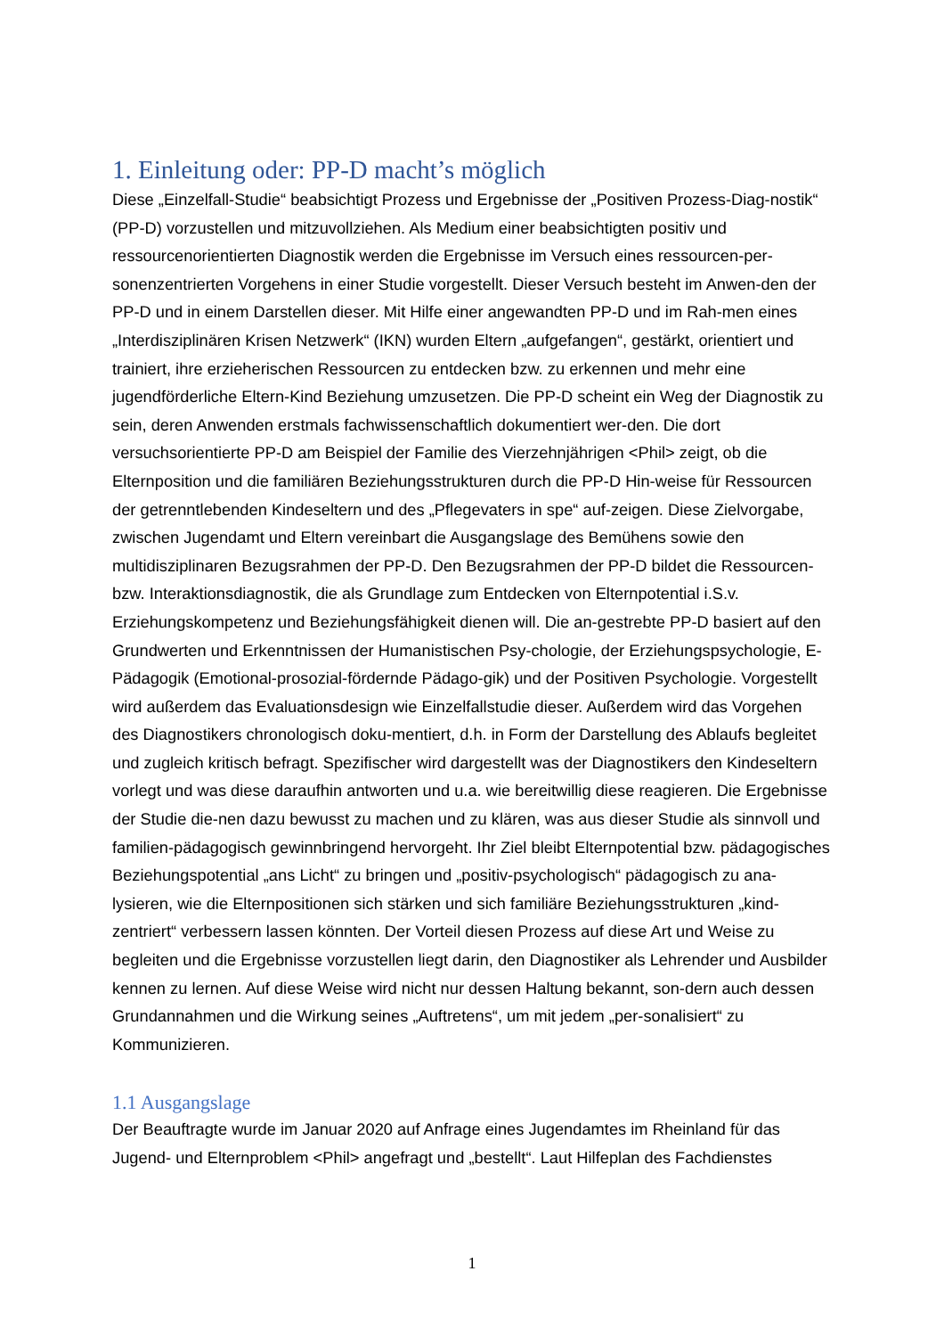1. Einleitung oder: PP-D macht’s möglich
Diese „Einzelfall-Studie“ beabsichtigt Prozess und Ergebnisse der „Positiven Prozess-Diag-nostik“ (PP-D) vorzustellen und mitzuvollziehen. Als Medium einer beabsichtigten positiv und ressourcenorientierten Diagnostik werden die Ergebnisse im Versuch eines ressourcen-per-sonenzentrierten Vorgehens in einer Studie vorgestellt. Dieser Versuch besteht im Anwen-den der PP-D und in einem Darstellen dieser. Mit Hilfe einer angewandten PP-D und im Rah-men eines „Interdisziplinären Krisen Netzwerk“ (IKN) wurden Eltern „aufgefangen“, gestärkt, orientiert und trainiert, ihre erzieherischen Ressourcen zu entdecken bzw. zu erkennen und mehr eine jugendförderliche Eltern-Kind Beziehung umzusetzen. Die PP-D scheint ein Weg der Diagnostik zu sein, deren Anwenden erstmals fachwissenschaftlich dokumentiert wer-den. Die dort versuchsorientierte PP-D am Beispiel der Familie des Vierzehnjährigen <Phil> zeigt, ob die Elternposition und die familiären Beziehungsstrukturen durch die PP-D Hin-weise für Ressourcen der getrenntlebenden Kindeseltern und des „Pflegevaters in spe“ auf-zeigen. Diese Zielvorgabe, zwischen Jugendamt und Eltern vereinbart die Ausgangslage des Bemühens sowie den multidisziplinaren Bezugsrahmen der PP-D. Den Bezugsrahmen der PP-D bildet die Ressourcen- bzw. Interaktionsdiagnostik, die als Grundlage zum Entdecken von Elternpotential i.S.v. Erziehungskompetenz und Beziehungsfähigkeit dienen will. Die an-gestrebte PP-D basiert auf den Grundwerten und Erkenntnissen der Humanistischen Psy-chologie, der Erziehungspsychologie, E-Pädagogik (Emotional-prosozial-fördernde Pädago-gik) und der Positiven Psychologie. Vorgestellt wird außerdem das Evaluationsdesign wie Einzelfallstudie dieser. Außerdem wird das Vorgehen des Diagnostikers chronologisch doku-mentiert, d.h. in Form der Darstellung des Ablaufs begleitet und zugleich kritisch befragt. Spezifischer wird dargestellt was der Diagnostikers den Kindeseltern vorlegt und was diese daraufhin antworten und u.a. wie bereitwillig diese reagieren. Die Ergebnisse der Studie die-nen dazu bewusst zu machen und zu klären, was aus dieser Studie als sinnvoll und familien-pädagogisch gewinnbringend hervorgeht. Ihr Ziel bleibt Elternpotential bzw. pädagogisches Beziehungspotential „ans Licht“ zu bringen und „positiv-psychologisch“ pädagogisch zu ana-lysieren, wie die Elternpositionen sich stärken und sich familiäre Beziehungsstrukturen „kind-zentriert“ verbessern lassen könnten. Der Vorteil diesen Prozess auf diese Art und Weise zu begleiten und die Ergebnisse vorzustellen liegt darin, den Diagnostiker als Lehrender und Ausbilder kennen zu lernen. Auf diese Weise wird nicht nur dessen Haltung bekannt, son-dern auch dessen Grundannahmen und die Wirkung seines „Auftretens“, um mit jedem „per-sonalisiert“ zu Kommunizieren.
1.1 Ausgangslage
Der Beauftragte wurde im Januar 2020 auf Anfrage eines Jugendamtes im Rheinland für das Jugend- und Elternproblem <Phil> angefragt und „bestellt“. Laut Hilfeplan des Fachdienstes
1